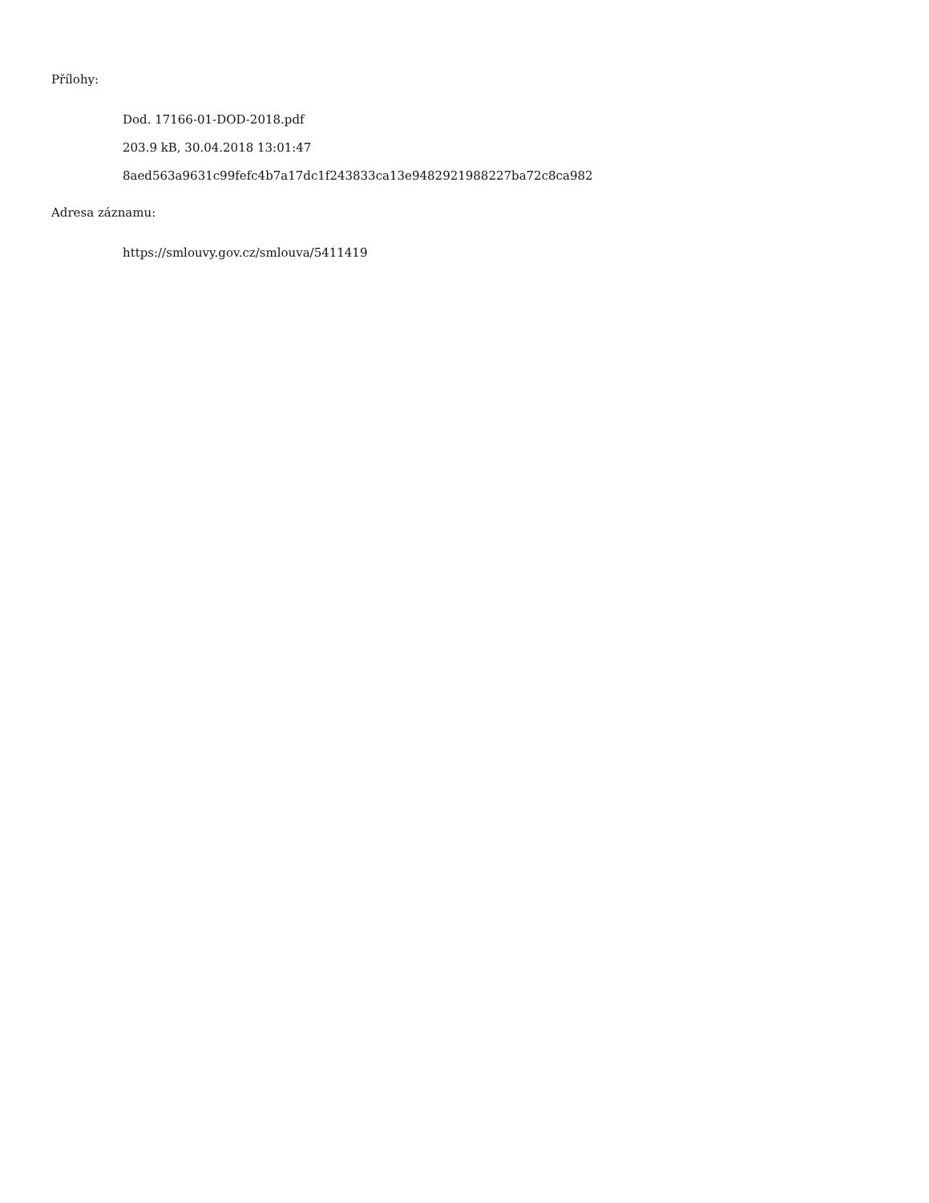Přílohy:
Dod. 17166-01-DOD-2018.pdf
203.9 kB, 30.04.2018 13:01:47
8aed563a9631c99fefc4b7a17dc1f243833ca13e9482921988227ba72c8ca982
Adresa záznamu:
https://smlouvy.gov.cz/smlouva/5411419